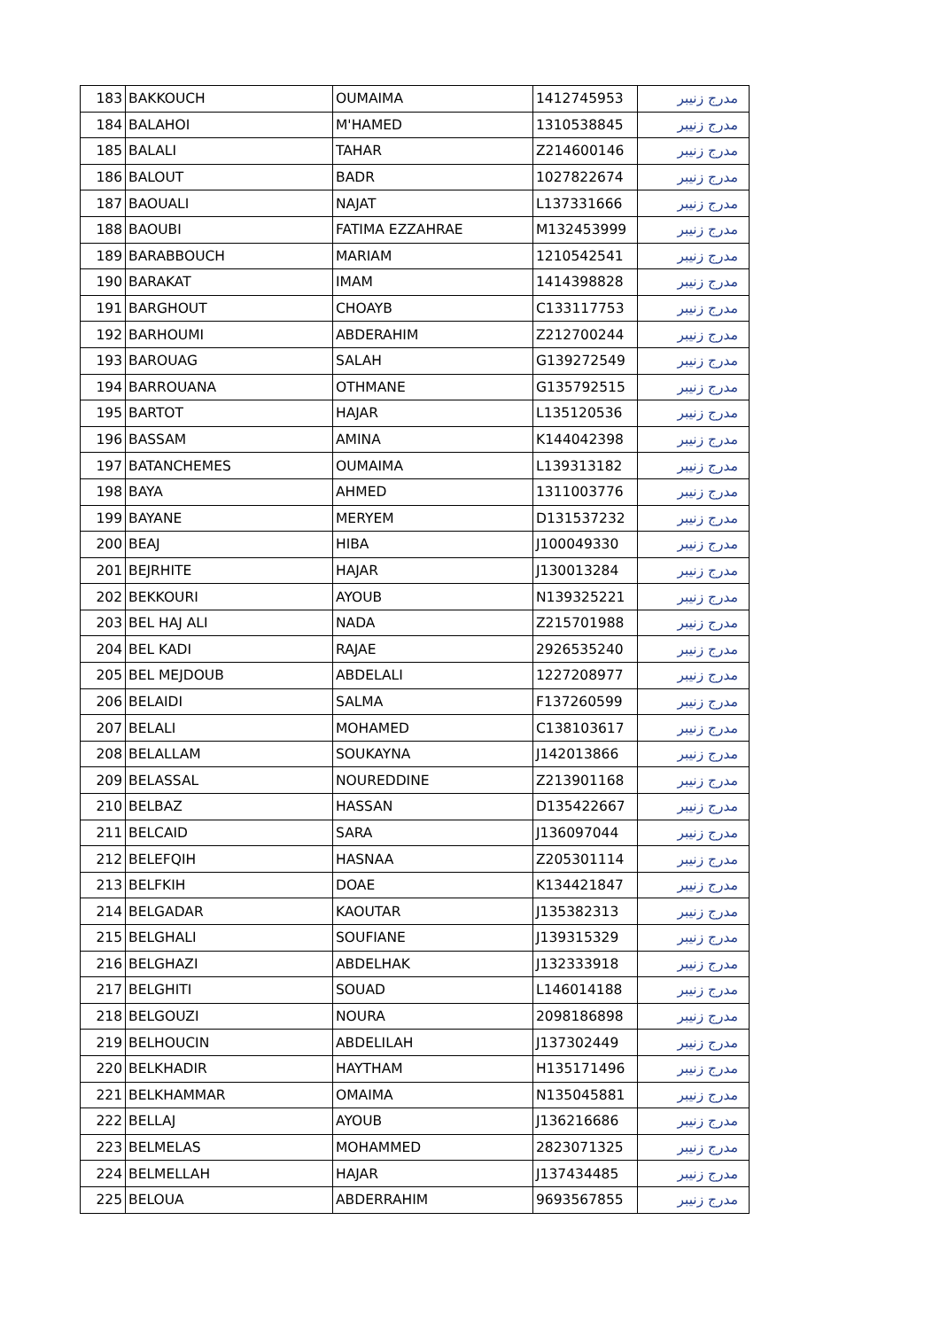| 183 | BAKKOUCH | OUMAIMA | 1412745953 | مدرج زنيبر |
| 184 | BALAHOI | M'HAMED | 1310538845 | مدرج زنيبر |
| 185 | BALALI | TAHAR | Z214600146 | مدرج زنيبر |
| 186 | BALOUT | BADR | 1027822674 | مدرج زنيبر |
| 187 | BAOUALI | NAJAT | L137331666 | مدرج زنيبر |
| 188 | BAOUBI | FATIMA EZZAHRAE | M132453999 | مدرج زنيبر |
| 189 | BARABBOUCH | MARIAM | 1210542541 | مدرج زنيبر |
| 190 | BARAKAT | IMAM | 1414398828 | مدرج زنيبر |
| 191 | BARGHOUT | CHOAYB | C133117753 | مدرج زنيبر |
| 192 | BARHOUMI | ABDERAHIM | Z212700244 | مدرج زنيبر |
| 193 | BAROUAG | SALAH | G139272549 | مدرج زنيبر |
| 194 | BARROUANA | OTHMANE | G135792515 | مدرج زنيبر |
| 195 | BARTOT | HAJAR | L135120536 | مدرج زنيبر |
| 196 | BASSAM | AMINA | K144042398 | مدرج زنيبر |
| 197 | BATANCHEMES | OUMAIMA | L139313182 | مدرج زنيبر |
| 198 | BAYA | AHMED | 1311003776 | مدرج زنيبر |
| 199 | BAYANE | MERYEM | D131537232 | مدرج زنيبر |
| 200 | BEAJ | HIBA | J100049330 | مدرج زنيبر |
| 201 | BEJRHITE | HAJAR | J130013284 | مدرج زنيبر |
| 202 | BEKKOURI | AYOUB | N139325221 | مدرج زنيبر |
| 203 | BEL HAJ ALI | NADA | Z215701988 | مدرج زنيبر |
| 204 | BEL KADI | RAJAE | 2926535240 | مدرج زنيبر |
| 205 | BEL MEJDOUB | ABDELALI | 1227208977 | مدرج زنيبر |
| 206 | BELAIDI | SALMA | F137260599 | مدرج زنيبر |
| 207 | BELALI | MOHAMED | C138103617 | مدرج زنيبر |
| 208 | BELALLAM | SOUKAYNA | J142013866 | مدرج زنيبر |
| 209 | BELASSAL | NOUREDDINE | Z213901168 | مدرج زنيبر |
| 210 | BELBAZ | HASSAN | D135422667 | مدرج زنيبر |
| 211 | BELCAID | SARA | J136097044 | مدرج زنيبر |
| 212 | BELEFQIH | HASNAA | Z205301114 | مدرج زنيبر |
| 213 | BELFKIH | DOAE | K134421847 | مدرج زنيبر |
| 214 | BELGADAR | KAOUTAR | J135382313 | مدرج زنيبر |
| 215 | BELGHALI | SOUFIANE | J139315329 | مدرج زنيبر |
| 216 | BELGHAZI | ABDELHAK | J132333918 | مدرج زنيبر |
| 217 | BELGHITI | SOUAD | L146014188 | مدرج زنيبر |
| 218 | BELGOUZI | NOURA | 2098186898 | مدرج زنيبر |
| 219 | BELHOUCIN | ABDELILAH | J137302449 | مدرج زنيبر |
| 220 | BELKHADIR | HAYTHAM | H135171496 | مدرج زنيبر |
| 221 | BELKHAMMAR | OMAIMA | N135045881 | مدرج زنيبر |
| 222 | BELLAJ | AYOUB | J136216686 | مدرج زنيبر |
| 223 | BELMELAS | MOHAMMED | 2823071325 | مدرج زنيبر |
| 224 | BELMELLAH | HAJAR | J137434485 | مدرج زنيبر |
| 225 | BELOUA | ABDERRAHIM | 9693567855 | مدرج زنيبر |